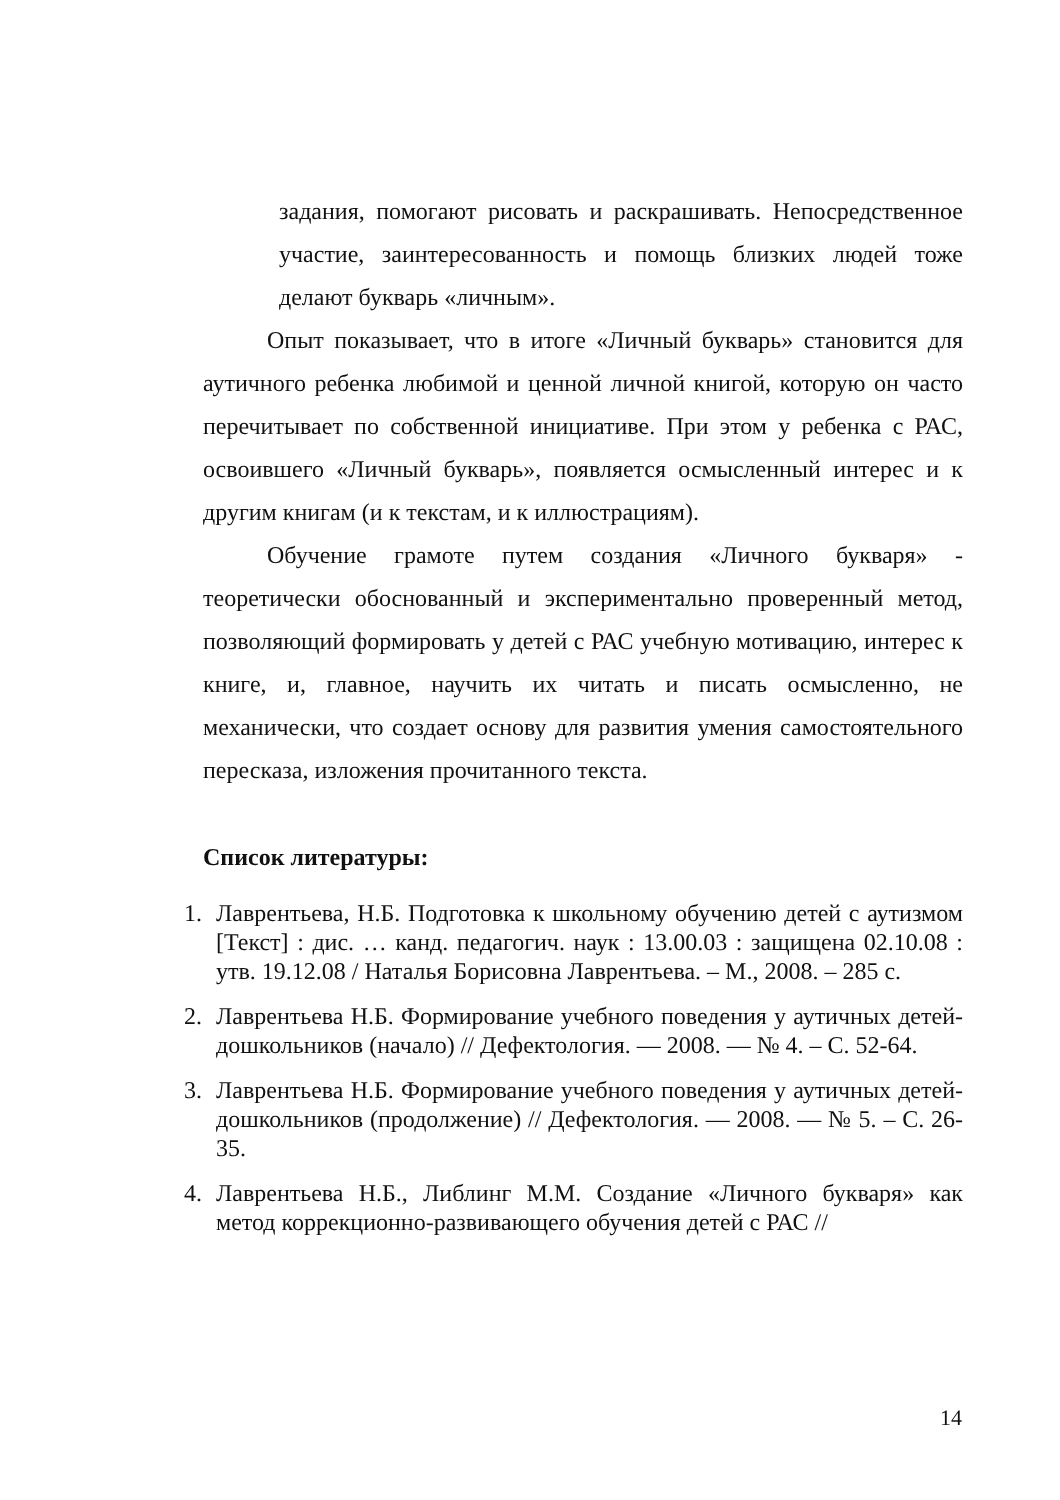задания, помогают рисовать и раскрашивать. Непосредственное участие, заинтересованность и помощь близких людей тоже делают букварь «личным».
Опыт показывает, что в итоге «Личный букварь» становится для аутичного ребенка любимой и ценной личной книгой, которую он часто перечитывает по собственной инициативе. При этом у ребенка с РАС, освоившего «Личный букварь», появляется осмысленный интерес и к другим книгам (и к текстам, и к иллюстрациям).
Обучение грамоте путем создания «Личного букваря» - теоретически обоснованный и экспериментально проверенный метод, позволяющий формировать у детей с РАС учебную мотивацию, интерес к книге, и, главное, научить их читать и писать осмысленно, не механически, что создает основу для развития умения самостоятельного пересказа, изложения прочитанного текста.
Список литературы:
1. Лаврентьева, Н.Б. Подготовка к школьному обучению детей с аутизмом [Текст] : дис. … канд. педагогич. наук : 13.00.03 : защищена 02.10.08 : утв. 19.12.08 / Наталья Борисовна Лаврентьева. – М., 2008. – 285 с.
2. Лаврентьева Н.Б. Формирование учебного поведения у аутичных детей-дошкольников (начало) // Дефектология. — 2008. — № 4. – С. 52-64.
3. Лаврентьева Н.Б. Формирование учебного поведения у аутичных детей-дошкольников (продолжение) // Дефектология. — 2008. — № 5. – С. 26-35.
4. Лаврентьева Н.Б., Либлинг М.М. Создание «Личного букваря» как метод коррекционно-развивающего обучения детей с РАС //
14